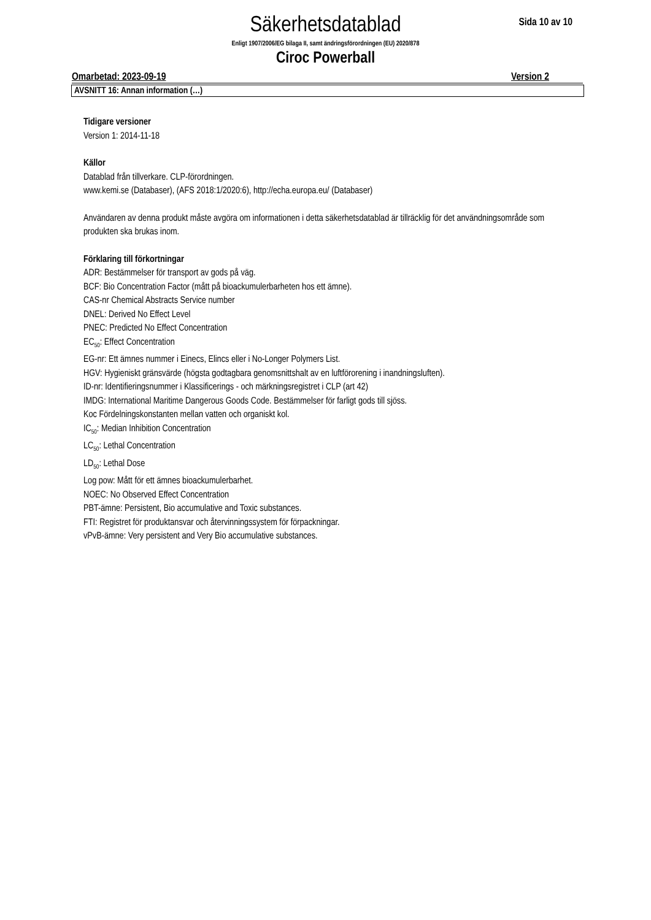Säkerhetsdatablad
Sida 10 av 10
Enligt 1907/2006/EG bilaga II, samt ändringsförordningen (EU) 2020/878
Ciroc Powerball
Omarbetad: 2023-09-19 Version 2
AVSNITT 16: Annan information (…)
Tidigare versioner
Version 1: 2014-11-18
Källor
Datablad från tillverkare. CLP-förordningen.
www.kemi.se (Databaser), (AFS 2018:1/2020:6), http://echa.europa.eu/ (Databaser)
Användaren av denna produkt måste avgöra om informationen i detta säkerhetsdatablad är tillräcklig för det användningsområde som produkten ska brukas inom.
Förklaring till förkortningar
ADR: Bestämmelser för transport av gods på väg.
BCF: Bio Concentration Factor (mått på bioackumulerbarheten hos ett ämne).
CAS-nr Chemical Abstracts Service number
DNEL: Derived No Effect Level
PNEC: Predicted No Effect Concentration
EC<sub>50</sub>: Effect Concentration
EG-nr: Ett ämnes nummer i Einecs, Elincs eller i No-Longer Polymers List.
HGV: Hygieniskt gränsvärde (högsta godtagbara genomsnittshalt av en luftförorening i inandningsluften).
ID-nr: Identifieringsnummer i Klassificerings - och märkningsregistret i CLP (art 42)
IMDG: International Maritime Dangerous Goods Code. Bestämmelser för farligt gods till sjöss.
Koc Fördelningskonstanten mellan vatten och organiskt kol.
IC<sub>50</sub>: Median Inhibition Concentration
LC<sub>50</sub>: Lethal Concentration
LD<sub>50</sub>: Lethal Dose
Log pow: Mått för ett ämnes bioackumulerbarhet.
NOEC: No Observed Effect Concentration
PBT-ämne: Persistent, Bio accumulative and Toxic substances.
FTI: Registret för produktansvar och återvinningssystem för förpackningar.
vPvB-ämne: Very persistent and Very Bio accumulative substances.